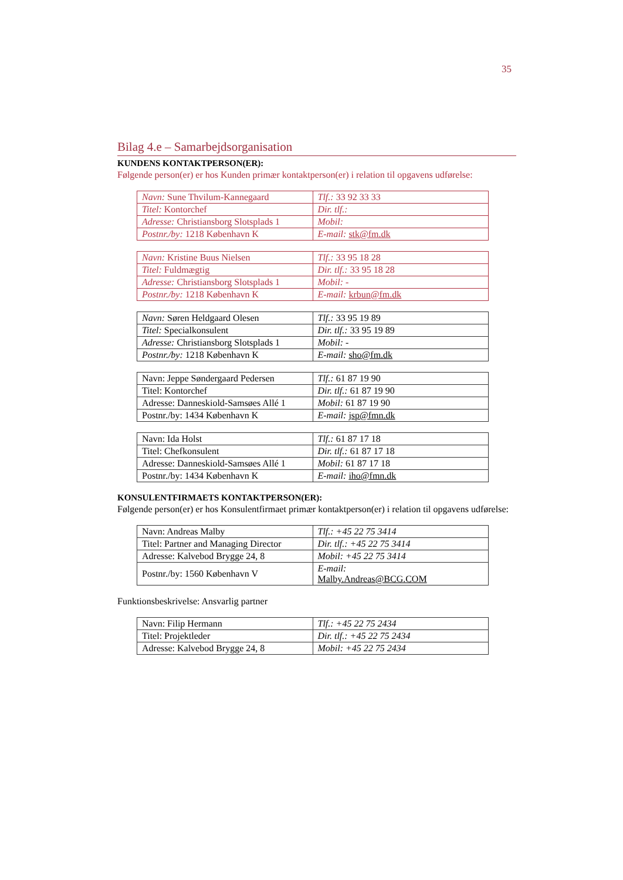35
Bilag 4.e – Samarbejdsorganisation
KUNDENS KONTAKTPERSON(ER):
Følgende person(er) er hos Kunden primær kontaktperson(er) i relation til opgavens udførelse:
| Navn: Sune Thvilum-Kannegaard | Tlf.: 33 92 33 33 |
| Titel: Kontorchef | Dir. tlf.: |
| Adresse: Christiansborg Slotsplads 1 | Mobil: |
| Postnr./by: 1218 København K | E-mail: stk@fm.dk |
| Navn: Kristine Buus Nielsen | Tlf.: 33 95 18 28 |
| Titel: Fuldmægtig | Dir. tlf.: 33 95 18 28 |
| Adresse: Christiansborg Slotsplads 1 | Mobil: - |
| Postnr./by: 1218 København K | E-mail: krbun@fm.dk |
| Navn: Søren Heldgaard Olesen | Tlf.: 33 95 19 89 |
| Titel: Specialkonsulent | Dir. tlf.: 33 95 19 89 |
| Adresse: Christiansborg Slotsplads 1 | Mobil: - |
| Postnr./by: 1218 København K | E-mail: sho@fm.dk |
| Navn: Jeppe Søndergaard Pedersen | Tlf.: 61 87 19 90 |
| Titel: Kontorchef | Dir. tlf.: 61 87 19 90 |
| Adresse: Danneskiold-Samsøes Allé 1 | Mobil: 61 87 19 90 |
| Postnr./by: 1434 København K | E-mail: jsp@fmn.dk |
| Navn: Ida Holst | Tlf.: 61 87 17 18 |
| Titel: Chefkonsulent | Dir. tlf.: 61 87 17 18 |
| Adresse: Danneskiold-Samsøes Allé 1 | Mobil: 61 87 17 18 |
| Postnr./by: 1434 København K | E-mail: iho@fmn.dk |
KONSULENTFIRMAETS KONTAKTPERSON(ER):
Følgende person(er) er hos Konsulentfirmaet primær kontaktperson(er) i relation til opgavens udførelse:
| Navn: Andreas Malby | Tlf.: +45 22 75 3414 |
| Titel: Partner and Managing Director | Dir. tlf.: +45 22 75 3414 |
| Adresse: Kalvebod Brygge 24, 8 | Mobil: +45 22 75 3414 |
| Postnr./by: 1560 København V | E-mail: Malby.Andreas@BCG.COM |
Funktionsbeskrivelse: Ansvarlig partner
| Navn: Filip Hermann | Tlf.: +45 22 75 2434 |
| Titel: Projektleder | Dir. tlf.: +45 22 75 2434 |
| Adresse: Kalvebod Brygge 24, 8 | Mobil: +45 22 75 2434 |